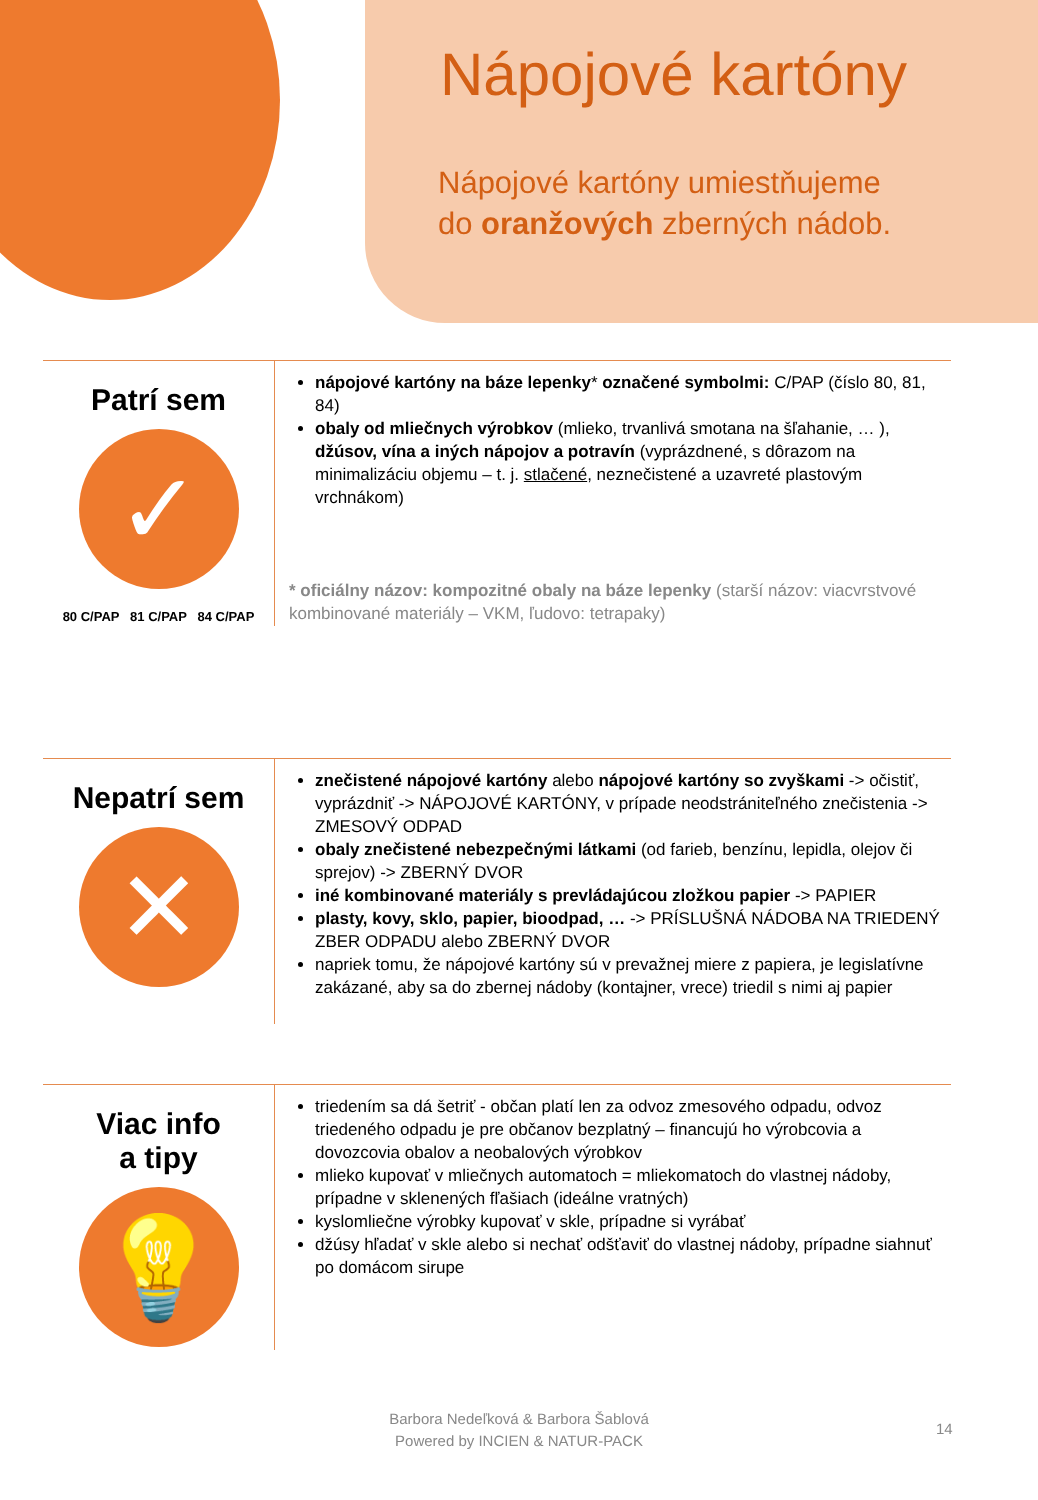Nápojové kartóny
Nápojové kartóny umiestňujeme
do oranžových zberných nádob.
Patrí sem
✓
80 C/PAP 81 C/PAP 84 C/PAP
nápojové kartóny na báze lepenky* označené symbolmi: C/PAP (číslo 80, 81, 84)
obaly od mliečnych výrobkov (mlieko, trvanlivá smotana na šľahanie, … ), džúsov, vína a iných nápojov a potravín (vyprázdnené, s dôrazom na minimalizáciu objemu – t. j. stlačené, neznečistené a uzavreté plastovým vrchnákom)
* oficiálny názov: kompozitné obaly na báze lepenky (starší názov: viacvrstvové kombinované materiály – VKM, ľudovo: tetrapaky)
Nepatrí sem
✕
znečistené nápojové kartóny alebo nápojové kartóny so zvyškami -> očistiť, vyprázdniť -> NÁPOJOVÉ KARTÓNY, v prípade neodstrániteľného znečistenia -> ZMESOVÝ ODPAD
obaly znečistené nebezpečnými látkami (od farieb, benzínu, lepidla, olejov či sprejov) -> ZBERNÝ DVOR
iné kombinované materiály s prevládajúcou zložkou papier -> PAPIER
plasty, kovy, sklo, papier, bioodpad, … -> PRÍSLUŠNÁ NÁDOBA NA TRIEDENÝ ZBER ODPADU alebo ZBERNÝ DVOR
napriek tomu, že nápojové kartóny sú v prevažnej miere z papiera, je legislatívne zakázané, aby sa do zbernej nádoby (kontajner, vrece) triedil s nimi aj papier
Viac info
a tipy
💡
triedením sa dá šetriť - občan platí len za odvoz zmesového odpadu, odvoz triedeného odpadu je pre občanov bezplatný – financujú ho výrobcovia a dovozcovia obalov a neobalových výrobkov
mlieko kupovať v mliečnych automatoch = mliekomatoch do vlastnej nádoby, prípadne v sklenených fľašiach (ideálne vratných)
kyslomliečne výrobky kupovať v skle, prípadne si vyrábať
džúsy hľadať v skle alebo si nechať odšťaviť do vlastnej nádoby, prípadne siahnuť po domácom sirupe
Barbora Nedeľková & Barbora Šablová
Powered by INCIEN & NATUR-PACK
14